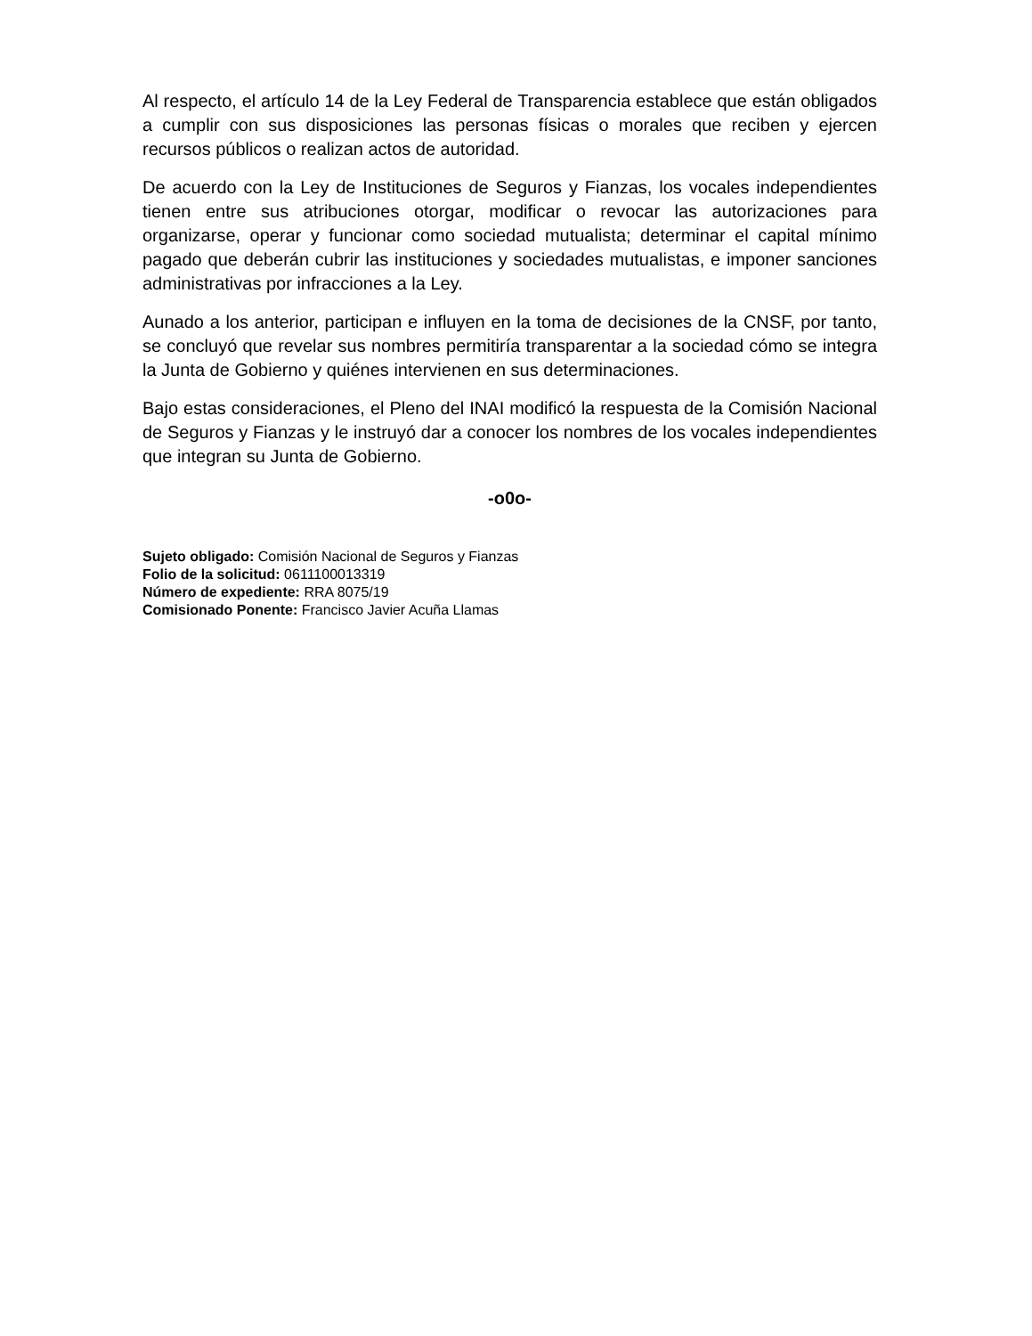Al respecto, el artículo 14 de la Ley Federal de Transparencia establece que están obligados a cumplir con sus disposiciones las personas físicas o morales que reciben y ejercen recursos públicos o realizan actos de autoridad.
De acuerdo con la Ley de Instituciones de Seguros y Fianzas, los vocales independientes tienen entre sus atribuciones otorgar, modificar o revocar las autorizaciones para organizarse, operar y funcionar como sociedad mutualista; determinar el capital mínimo pagado que deberán cubrir las instituciones y sociedades mutualistas, e imponer sanciones administrativas por infracciones a la Ley.
Aunado a los anterior, participan e influyen en la toma de decisiones de la CNSF, por tanto, se concluyó que revelar sus nombres permitiría transparentar a la sociedad cómo se integra la Junta de Gobierno y quiénes intervienen en sus determinaciones.
Bajo estas consideraciones, el Pleno del INAI modificó la respuesta de la Comisión Nacional de Seguros y Fianzas y le instruyó dar a conocer los nombres de los vocales independientes que integran su Junta de Gobierno.
-o0o-
Sujeto obligado: Comisión Nacional de Seguros y Fianzas
Folio de la solicitud: 0611100013319
Número de expediente: RRA 8075/19
Comisionado Ponente: Francisco Javier Acuña Llamas